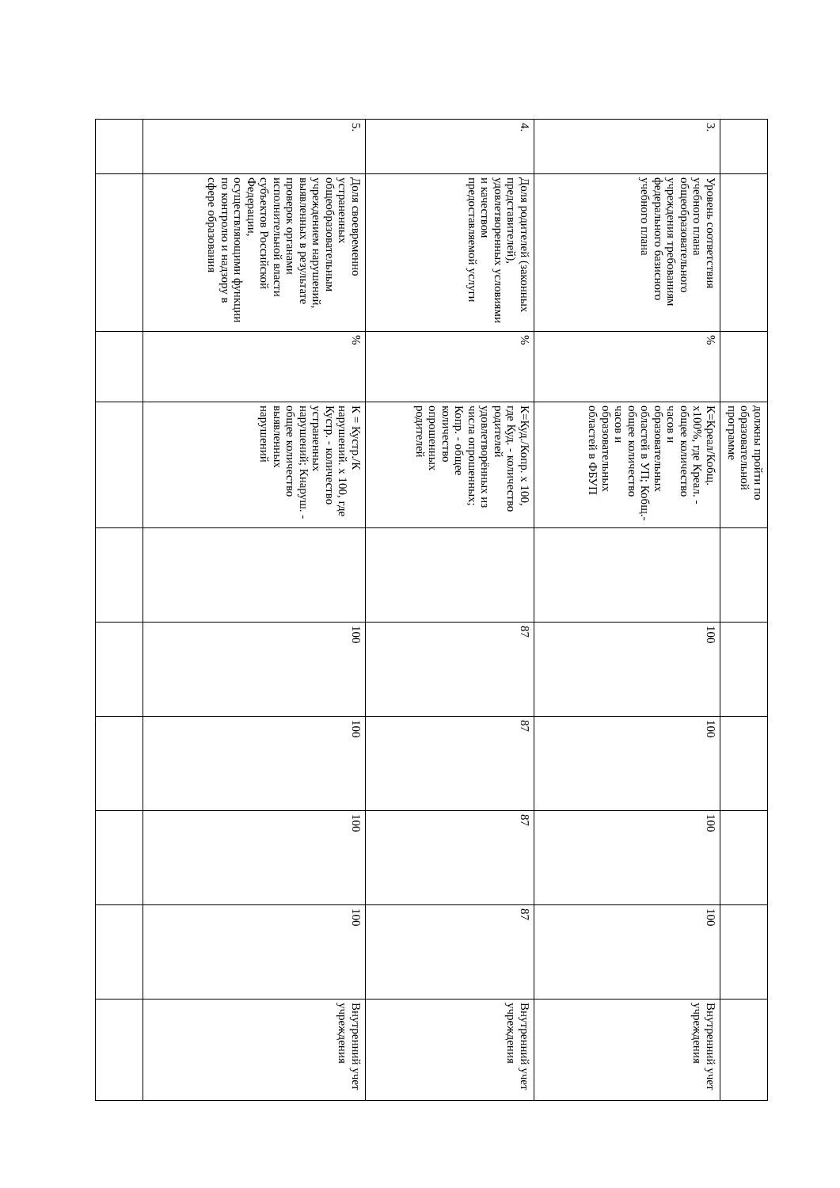| | | | должны пройти по образовательной программе | | | | | | |
| 3. | Уровень соответствия учебного плана общеобразовательного учреждения требованиям федерального базисного учебного плана | % | К=Креал/Кобщ. х100%, где Креал. - общее количество часов и образовательных областей в УП; Кобщ.- общее количество часов и образовательных областей в ФБУП | | 100 | 100 | 100 | 100 | Внутренний учет учреждения |
| 4. | Доля родителей (законных представителей), удовлетворенных условиями и качеством предоставляемой услуги | % | К=Куд./Копр. х 100, где Куд. - количество родителей удовлетворённых из числа опрошенных; Копр. - общее количество опрошенных родителей | | 87 | 87 | 87 | 87 | Внутренний учет учреждения |
| 5. | Доля своевременно устраненных общеобразовательным учреждением нарушений, выявленных в результате проверок органами исполнительной власти субъектов Российской Федерации, осуществляющими функции по контролю и надзору в сфере образования | % | К = Кустр./К нарушений. х 100, где Кустр. - количество устраненных нарушений; Кнаруш. - общее количество выявленных нарушений | | 100 | 100 | 100 | 100 | Внутренний учет учреждения |